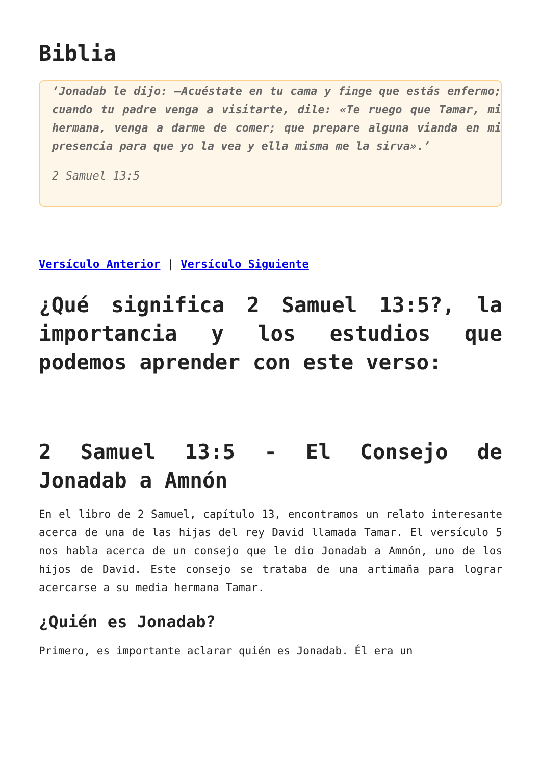Biblia
‘Jonadab le dijo: —Acuéstate en tu cama y finge que estás enfermo; cuando tu padre venga a visitarte, dile: «Te ruego que Tamar, mi hermana, venga a darme de comer; que prepare alguna vianda en mi presencia para que yo la vea y ella misma me la sirva».’
2 Samuel 13:5
Versículo Anterior | Versículo Siguiente
¿Qué significa 2 Samuel 13:5?, la importancia y los estudios que podemos aprender con este verso:
2 Samuel 13:5 - El Consejo de Jonadab a Amnón
En el libro de 2 Samuel, capítulo 13, encontramos un relato interesante acerca de una de las hijas del rey David llamada Tamar. El versículo 5 nos habla acerca de un consejo que le dio Jonadab a Amnón, uno de los hijos de David. Este consejo se trataba de una artimaña para lograr acercarse a su media hermana Tamar.
¿Quién es Jonadab?
Primero, es importante aclarar quién es Jonadab. Él era un